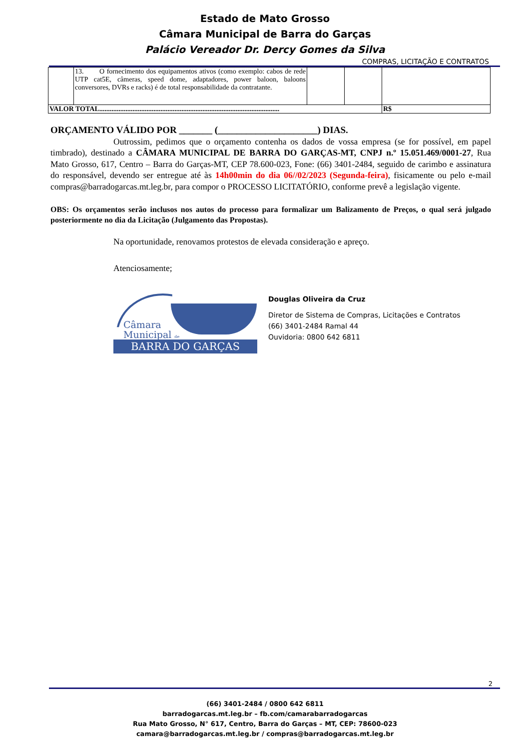Estado de Mato Grosso
Câmara Municipal de Barra do Garças
Palácio Vereador Dr. Dercy Gomes da Silva
COMPRAS, LICITAÇÃO E CONTRATOS
| | 13. O fornecimento dos equipamentos ativos (como exemplo: cabos de rede UTP cat5E, câmeras, speed dome, adaptadores, power baloon, baloons conversores, DVRs e racks) é de total responsabilidade da contratante. | | | |
| VALOR TOTAL....................................................................................................... | | | | R$ |
ORÇAMENTO VÁLIDO POR _______ (_____________________) DIAS.
Outrossim, pedimos que o orçamento contenha os dados de vossa empresa (se for possível, em papel timbrado), destinado a CÂMARA MUNICIPAL DE BARRA DO GARÇAS-MT, CNPJ n.º 15.051.469/0001-27, Rua Mato Grosso, 617, Centro – Barra do Garças-MT, CEP 78.600-023, Fone: (66) 3401-2484, seguido de carimbo e assinatura do responsável, devendo ser entregue até às 14h00min do dia 06//02/2023 (Segunda-feira), fisicamente ou pelo e-mail compras@barradogarcas.mt.leg.br, para compor o PROCESSO LICITATÓRIO, conforme prevê a legislação vigente.
OBS: Os orçamentos serão inclusos nos autos do processo para formalizar um Balizamento de Preços, o qual será julgado posteriormente no dia da Licitação (Julgamento das Propostas).
Na oportunidade, renovamos protestos de elevada consideração e apreço.
Atenciosamente;
Câmara
Municipal de
BARRA DO GARÇAS
Douglas Oliveira da Cruz
Diretor de Sistema de Compras, Licitações e Contratos
(66) 3401-2484 Ramal 44
Ouvidoria: 0800 642 6811
2
(66) 3401-2484 / 0800 642 6811
barradogarcas.mt.leg.br – fb.com/camarabarradogarcas
Rua Mato Grosso, N° 617, Centro, Barra do Garças – MT, CEP: 78600-023
camara@barradogarcas.mt.leg.br / compras@barradogarcas.mt.leg.br